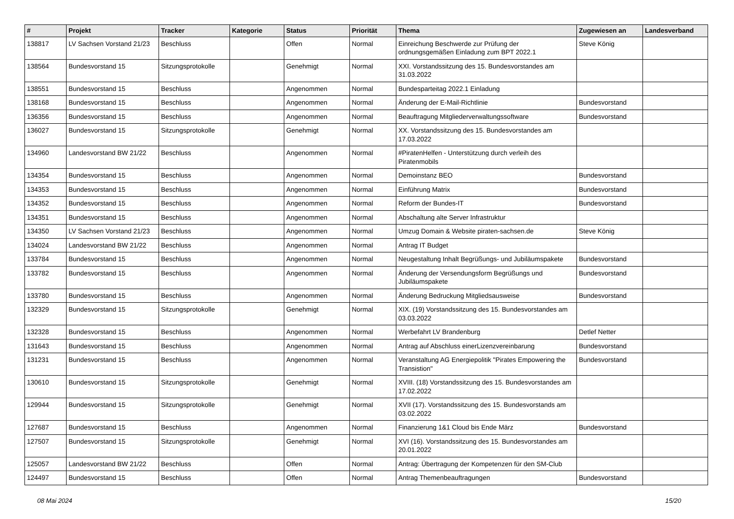| # | Projekt | Tracker | Kategorie | Status | Priorität | Thema | Zugewiesen an | Landesverband |
| --- | --- | --- | --- | --- | --- | --- | --- | --- |
| 138817 | LV Sachsen Vorstand 21/23 | Beschluss | | Offen | Normal | Einreichung Beschwerde zur Prüfung der ordnungsgemäßen Einladung zum BPT 2022.1 | Steve König | |
| 138564 | Bundesvorstand 15 | Sitzungsprotokolle | | Genehmigt | Normal | XXI. Vorstandssitzung des 15. Bundesvorstandes am 31.03.2022 | | |
| 138551 | Bundesvorstand 15 | Beschluss | | Angenommen | Normal | Bundesparteitag 2022.1 Einladung | | |
| 138168 | Bundesvorstand 15 | Beschluss | | Angenommen | Normal | Änderung der E-Mail-Richtlinie | Bundesvorstand | |
| 136356 | Bundesvorstand 15 | Beschluss | | Angenommen | Normal | Beauftragung Mitgliederverwaltungssoftware | Bundesvorstand | |
| 136027 | Bundesvorstand 15 | Sitzungsprotokolle | | Genehmigt | Normal | XX. Vorstandssitzung des 15. Bundesvorstandes am 17.03.2022 | | |
| 134960 | Landesvorstand BW 21/22 | Beschluss | | Angenommen | Normal | #PiratenHelfen - Unterstützung durch verleih des Piratenmobils | | |
| 134354 | Bundesvorstand 15 | Beschluss | | Angenommen | Normal | Demoinstanz BEO | Bundesvorstand | |
| 134353 | Bundesvorstand 15 | Beschluss | | Angenommen | Normal | Einführung Matrix | Bundesvorstand | |
| 134352 | Bundesvorstand 15 | Beschluss | | Angenommen | Normal | Reform der Bundes-IT | Bundesvorstand | |
| 134351 | Bundesvorstand 15 | Beschluss | | Angenommen | Normal | Abschaltung alte Server Infrastruktur | | |
| 134350 | LV Sachsen Vorstand 21/23 | Beschluss | | Angenommen | Normal | Umzug Domain & Website piraten-sachsen.de | Steve König | |
| 134024 | Landesvorstand BW 21/22 | Beschluss | | Angenommen | Normal | Antrag IT Budget | | |
| 133784 | Bundesvorstand 15 | Beschluss | | Angenommen | Normal | Neugestaltung Inhalt Begrüßungs- und Jubiläumspakete | Bundesvorstand | |
| 133782 | Bundesvorstand 15 | Beschluss | | Angenommen | Normal | Änderung der Versendungsform Begrüßungs und Jubiläumspakete | Bundesvorstand | |
| 133780 | Bundesvorstand 15 | Beschluss | | Angenommen | Normal | Änderung Bedruckung Mitgliedsausweise | Bundesvorstand | |
| 132329 | Bundesvorstand 15 | Sitzungsprotokolle | | Genehmigt | Normal | XIX. (19) Vorstandssitzung des 15. Bundesvorstandes am 03.03.2022 | | |
| 132328 | Bundesvorstand 15 | Beschluss | | Angenommen | Normal | Werbefahrt LV Brandenburg | Detlef Netter | |
| 131643 | Bundesvorstand 15 | Beschluss | | Angenommen | Normal | Antrag auf Abschluss einerLizenzvereinbarung | Bundesvorstand | |
| 131231 | Bundesvorstand 15 | Beschluss | | Angenommen | Normal | Veranstaltung AG Energiepolitik "Pirates Empowering the Transistion" | Bundesvorstand | |
| 130610 | Bundesvorstand 15 | Sitzungsprotokolle | | Genehmigt | Normal | XVIII. (18) Vorstandssitzung des 15. Bundesvorstandes am 17.02.2022 | | |
| 129944 | Bundesvorstand 15 | Sitzungsprotokolle | | Genehmigt | Normal | XVII (17). Vorstandssitzung des 15. Bundesvorstands am 03.02.2022 | | |
| 127687 | Bundesvorstand 15 | Beschluss | | Angenommen | Normal | Finanzierung 1&1 Cloud bis Ende März | Bundesvorstand | |
| 127507 | Bundesvorstand 15 | Sitzungsprotokolle | | Genehmigt | Normal | XVI (16). Vorstandssitzung des 15. Bundesvorstandes am 20.01.2022 | | |
| 125057 | Landesvorstand BW 21/22 | Beschluss | | Offen | Normal | Antrag: Übertragung der Kompetenzen für den SM-Club | | |
| 124497 | Bundesvorstand 15 | Beschluss | | Offen | Normal | Antrag Themenbeauftragungen | Bundesvorstand | |
08 Mai 2024 15/20